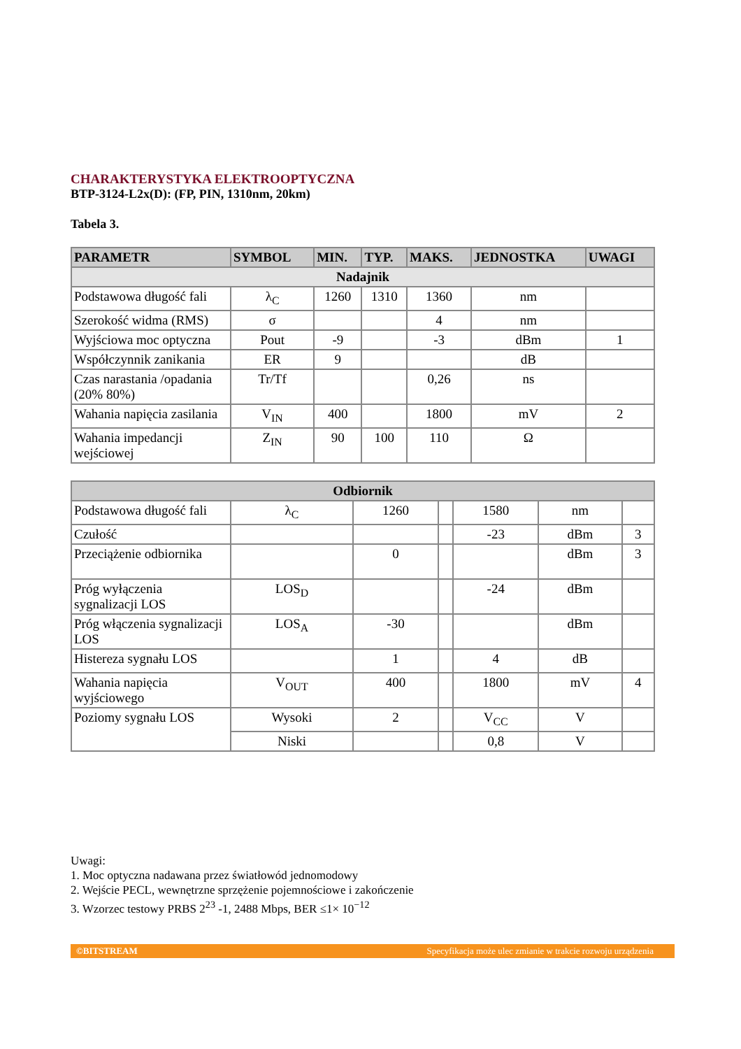CHARAKTERYSTYKA ELEKTROOPTYCZNA
BTP-3124-L2x(D): (FP, PIN, 1310nm, 20km)
Tabela 3.
| PARAMETR | SYMBOL | MIN. | TYP. | MAKS. | JEDNOSTKA | UWAGI |
| --- | --- | --- | --- | --- | --- | --- |
| Nadajnik | | | | | | |
| Podstawowa długość fali | λ<sub>C</sub> | 1260 | 1310 | 1360 | nm | |
| Szerokość widma (RMS) | σ | | | 4 | nm | |
| Wyjściowa moc optyczna | Pout | -9 | | -3 | dBm | 1 |
| Współczynnik zanikania | ER | 9 | | | dB | |
| Czas narastania /opadania (20% 80%) | Tr/Tf | | | 0,26 | ns | |
| Wahania napięcia zasilania | V<sub>IN</sub> | 400 | | 1800 | mV | 2 |
| Wahania impedancji wejściowej | Z<sub>IN</sub> | 90 | 100 | 110 | Ω | |
| Odbiornik | | | | | | |
| Podstawowa długość fali | λ<sub>C</sub> | 1260 | | 1580 | nm | |
| Czułość | | | | -23 | dBm | 3 |
| Przeciążenie odbiornika | | 0 | | | dBm | 3 |
| Próg wyłączenia sygnalizacji LOS | LOS<sub>D</sub> | | | -24 | dBm | |
| Próg włączenia sygnalizacji LOS | LOS<sub>A</sub> | -30 | | | dBm | |
| Histereza sygnału LOS | | 1 | | 4 | dB | |
| Wahania napięcia wyjściowego | V<sub>OUT</sub> | 400 | | 1800 | mV | 4 |
| Poziomy sygnału LOS | Wysoki | 2 | | V<sub>CC</sub> | V | |
| | Niski | | | 0,8 | V | |
Uwagi:
1. Moc optyczna nadawana przez światłowód jednomodowy
2. Wejście PECL, wewnętrzne sprzężenie pojemnościowe i zakończenie
3. Wzorzec testowy PRBS 2<sup>23</sup> -1, 2488 Mbps, BER ≤1× 10<sup>−12</sup>
©BITSTREAM Specyfikacja może ulec zmianie w trakcie rozwoju urządzenia